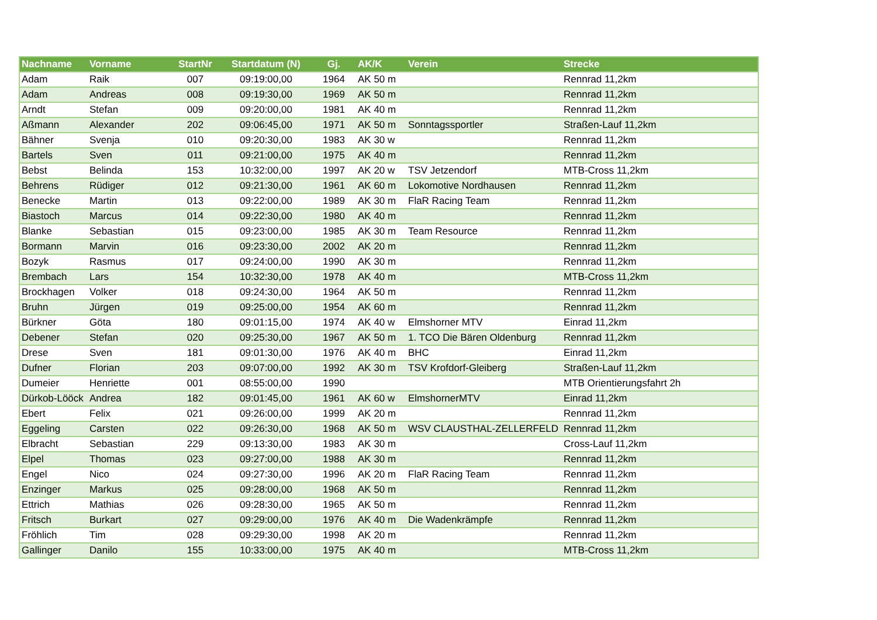| Nachname | Vorname | StartNr | Startdatum (N) | Gj. | AK/K | Verein | Strecke |
| --- | --- | --- | --- | --- | --- | --- | --- |
| Adam | Raik | 007 | 09:19:00,00 | 1964 | AK 50 m | | Rennrad 11,2km |
| Adam | Andreas | 008 | 09:19:30,00 | 1969 | AK 50 m | | Rennrad 11,2km |
| Arndt | Stefan | 009 | 09:20:00,00 | 1981 | AK 40 m | | Rennrad 11,2km |
| Aßmann | Alexander | 202 | 09:06:45,00 | 1971 | AK 50 m | Sonntagssportler | Straßen-Lauf 11,2km |
| Bähner | Svenja | 010 | 09:20:30,00 | 1983 | AK 30 w | | Rennrad 11,2km |
| Bartels | Sven | 011 | 09:21:00,00 | 1975 | AK 40 m | | Rennrad 11,2km |
| Bebst | Belinda | 153 | 10:32:00,00 | 1997 | AK 20 w | TSV Jetzendorf | MTB-Cross 11,2km |
| Behrens | Rüdiger | 012 | 09:21:30,00 | 1961 | AK 60 m | Lokomotive Nordhausen | Rennrad 11,2km |
| Benecke | Martin | 013 | 09:22:00,00 | 1989 | AK 30 m | FlaR Racing Team | Rennrad 11,2km |
| Biastoch | Marcus | 014 | 09:22:30,00 | 1980 | AK 40 m | | Rennrad 11,2km |
| Blanke | Sebastian | 015 | 09:23:00,00 | 1985 | AK 30 m | Team Resource | Rennrad 11,2km |
| Bormann | Marvin | 016 | 09:23:30,00 | 2002 | AK 20 m | | Rennrad 11,2km |
| Bozyk | Rasmus | 017 | 09:24:00,00 | 1990 | AK 30 m | | Rennrad 11,2km |
| Brembach | Lars | 154 | 10:32:30,00 | 1978 | AK 40 m | | MTB-Cross 11,2km |
| Brockhagen | Volker | 018 | 09:24:30,00 | 1964 | AK 50 m | | Rennrad 11,2km |
| Bruhn | Jürgen | 019 | 09:25:00,00 | 1954 | AK 60 m | | Rennrad 11,2km |
| Bürkner | Göta | 180 | 09:01:15,00 | 1974 | AK 40 w | Elmshorner MTV | Einrad 11,2km |
| Debener | Stefan | 020 | 09:25:30,00 | 1967 | AK 50 m | 1. TCO Die Bären Oldenburg | Rennrad 11,2km |
| Drese | Sven | 181 | 09:01:30,00 | 1976 | AK 40 m | BHC | Einrad 11,2km |
| Dufner | Florian | 203 | 09:07:00,00 | 1992 | AK 30 m | TSV Krofdorf-Gleiberg | Straßen-Lauf 11,2km |
| Dumeier | Henriette | 001 | 08:55:00,00 | 1990 | | | MTB Orientierungsfahrt 2h |
| Dürkob-Lööck | Andrea | 182 | 09:01:45,00 | 1961 | AK 60 w | ElmshornerMTV | Einrad 11,2km |
| Ebert | Felix | 021 | 09:26:00,00 | 1999 | AK 20 m | | Rennrad 11,2km |
| Eggeling | Carsten | 022 | 09:26:30,00 | 1968 | AK 50 m | WSV CLAUSTHAL-ZELLERFELD | Rennrad 11,2km |
| Elbracht | Sebastian | 229 | 09:13:30,00 | 1983 | AK 30 m | | Cross-Lauf 11,2km |
| Elpel | Thomas | 023 | 09:27:00,00 | 1988 | AK 30 m | | Rennrad 11,2km |
| Engel | Nico | 024 | 09:27:30,00 | 1996 | AK 20 m | FlaR Racing Team | Rennrad 11,2km |
| Enzinger | Markus | 025 | 09:28:00,00 | 1968 | AK 50 m | | Rennrad 11,2km |
| Ettrich | Mathias | 026 | 09:28:30,00 | 1965 | AK 50 m | | Rennrad 11,2km |
| Fritsch | Burkart | 027 | 09:29:00,00 | 1976 | AK 40 m | Die Wadenkrämpfe | Rennrad 11,2km |
| Fröhlich | Tim | 028 | 09:29:30,00 | 1998 | AK 20 m | | Rennrad 11,2km |
| Gallinger | Danilo | 155 | 10:33:00,00 | 1975 | AK 40 m | | MTB-Cross 11,2km |